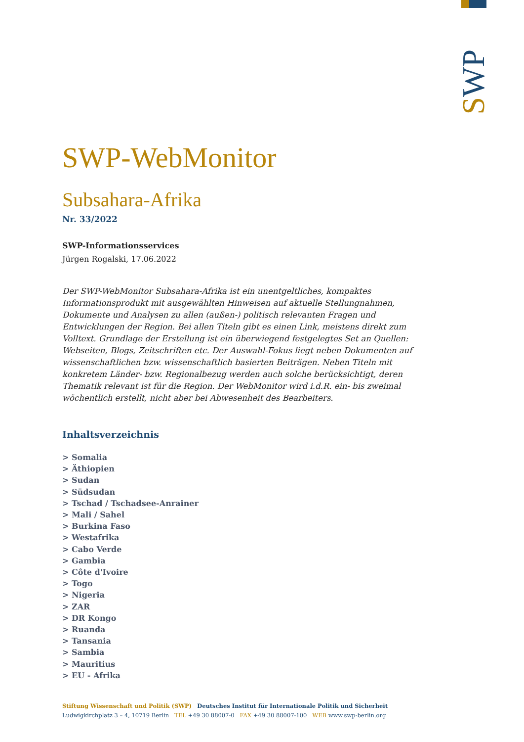SWP
SWP-WebMonitor
Subsahara-Afrika
Nr. 33/2022
SWP-Informationsservices
Jürgen Rogalski, 17.06.2022
Der SWP-WebMonitor Subsahara-Afrika ist ein unentgeltliches, kompaktes Informationsprodukt mit ausgewählten Hinweisen auf aktuelle Stellungnahmen, Dokumente und Analysen zu allen (außen-) politisch relevanten Fragen und Entwicklungen der Region. Bei allen Titeln gibt es einen Link, meistens direkt zum Volltext. Grundlage der Erstellung ist ein überwiegend festgelegtes Set an Quellen: Webseiten, Blogs, Zeitschriften etc. Der Auswahl-Fokus liegt neben Dokumenten auf wissenschaftlichen bzw. wissenschaftlich basierten Beiträgen. Neben Titeln mit konkretem Länder- bzw. Regionalbezug werden auch solche berücksichtigt, deren Thematik relevant ist für die Region. Der WebMonitor wird i.d.R. ein- bis zweimal wöchentlich erstellt, nicht aber bei Abwesenheit des Bearbeiters.
Inhaltsverzeichnis
> Somalia
> Äthiopien
> Sudan
> Südsudan
> Tschad / Tschadsee-Anrainer
> Mali / Sahel
> Burkina Faso
> Westafrika
> Cabo Verde
> Gambia
> Côte d'Ivoire
> Togo
> Nigeria
> ZAR
> DR Kongo
> Ruanda
> Tansania
> Sambia
> Mauritius
> EU - Afrika
Stiftung Wissenschaft und Politik (SWP) Deutsches Institut für Internationale Politik und Sicherheit
Ludwigkirchplatz 3 – 4, 10719 Berlin TEL +49 30 88007-0 FAX +49 30 88007-100 WEB www.swp-berlin.org